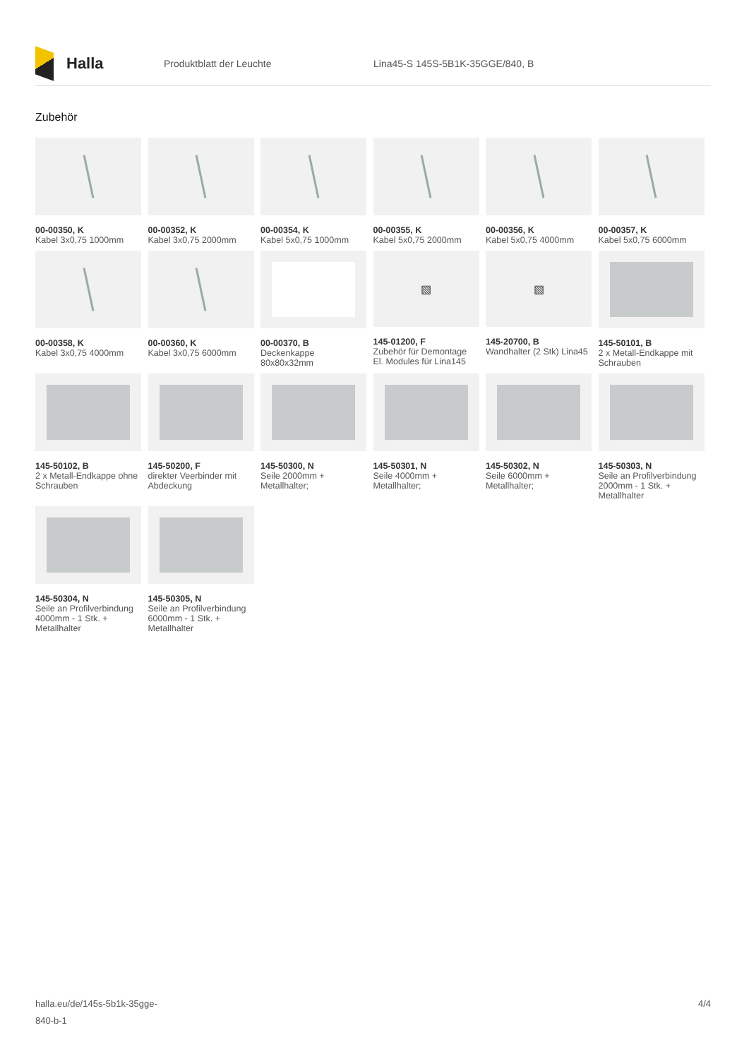Halla
Produktblatt der Leuchte
Lina45-S 145S-5B1K-35GGE/840, B
Zubehör
00-00350, K
Kabel 3x0,75 1000mm
00-00352, K
Kabel 3x0,75 2000mm
00-00354, K
Kabel 5x0,75 1000mm
00-00355, K
Kabel 5x0,75 2000mm
00-00356, K
Kabel 5x0,75 4000mm
00-00357, K
Kabel 5x0,75 6000mm
00-00358, K
Kabel 3x0,75 4000mm
00-00360, K
Kabel 3x0,75 6000mm
00-00370, B
Deckenkappe 80x80x32mm
▧
145-01200, F
Zubehör für Demontage El. Modules für Lina145
▧
145-20700, B
Wandhalter (2 Stk) Lina45
145-50101, B
2 x Metall-Endkappe mit Schrauben
145-50102, B
2 x Metall-Endkappe ohne Schrauben
145-50200, F
direkter Veerbinder mit Abdeckung
145-50300, N
Seile 2000mm + Metallhalter;
145-50301, N
Seile 4000mm + Metallhalter;
145-50302, N
Seile 6000mm + Metallhalter;
145-50303, N
Seile an Profilverbindung 2000mm - 1 Stk. + Metallhalter
145-50304, N
Seile an Profilverbindung 4000mm - 1 Stk. + Metallhalter
145-50305, N
Seile an Profilverbindung 6000mm - 1 Stk. + Metallhalter
halla.eu/de/145s-5b1k-35gge-
840-b-1
4/4